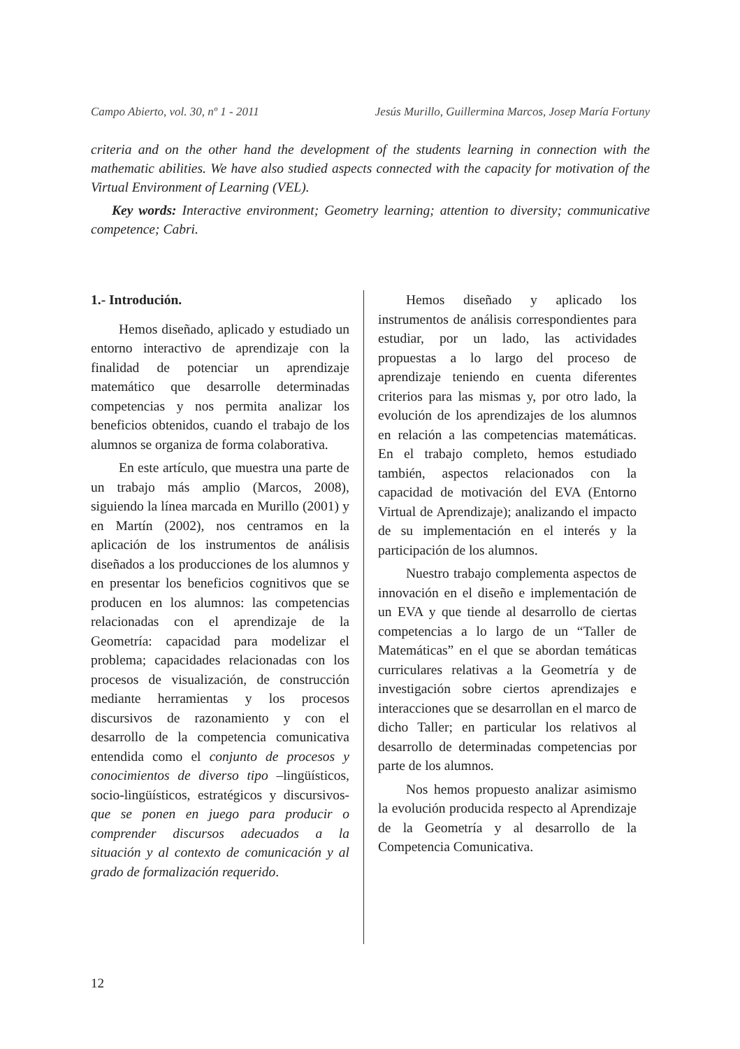Campo Abierto, vol. 30, nº 1 - 2011 Jesús Murillo, Guillermina Marcos, Josep María Fortuny
criteria and on the other hand the development of the students learning in connection with the mathematic abilities. We have also studied aspects connected with the capacity for motivation of the Virtual Environment of Learning (VEL).
Key words: Interactive environment; Geometry learning; attention to diversity; communicative competence; Cabri.
1.- Introdución.
Hemos diseñado, aplicado y estudiado un entorno interactivo de aprendizaje con la finalidad de potenciar un aprendizaje matemático que desarrolle determinadas competencias y nos permita analizar los beneficios obtenidos, cuando el trabajo de los alumnos se organiza de forma colaborativa.
En este artículo, que muestra una parte de un trabajo más amplio (Marcos, 2008), siguiendo la línea marcada en Murillo (2001) y en Martín (2002), nos centramos en la aplicación de los instrumentos de análisis diseñados a los producciones de los alumnos y en presentar los beneficios cognitivos que se producen en los alumnos: las competencias relacionadas con el aprendizaje de la Geometría: capacidad para modelizar el problema; capacidades relacionadas con los procesos de visualización, de construcción mediante herramientas y los procesos discursivos de razonamiento y con el desarrollo de la competencia comunicativa entendida como el conjunto de procesos y conocimientos de diverso tipo –lingüísticos, socio-lingüísticos, estratégicos y discursivos- que se ponen en juego para producir o comprender discursos adecuados a la situación y al contexto de comunicación y al grado de formalización requerido.
Hemos diseñado y aplicado los instrumentos de análisis correspondientes para estudiar, por un lado, las actividades propuestas a lo largo del proceso de aprendizaje teniendo en cuenta diferentes criterios para las mismas y, por otro lado, la evolución de los aprendizajes de los alumnos en relación a las competencias matemáticas. En el trabajo completo, hemos estudiado también, aspectos relacionados con la capacidad de motivación del EVA (Entorno Virtual de Aprendizaje); analizando el impacto de su implementación en el interés y la participación de los alumnos.
Nuestro trabajo complementa aspectos de innovación en el diseño e implementación de un EVA y que tiende al desarrollo de ciertas competencias a lo largo de un “Taller de Matemáticas” en el que se abordan temáticas curriculares relativas a la Geometría y de investigación sobre ciertos aprendizajes e interacciones que se desarrollan en el marco de dicho Taller; en particular los relativos al desarrollo de determinadas competencias por parte de los alumnos.
Nos hemos propuesto analizar asimismo la evolución producida respecto al Aprendizaje de la Geometría y al desarrollo de la Competencia Comunicativa.
12